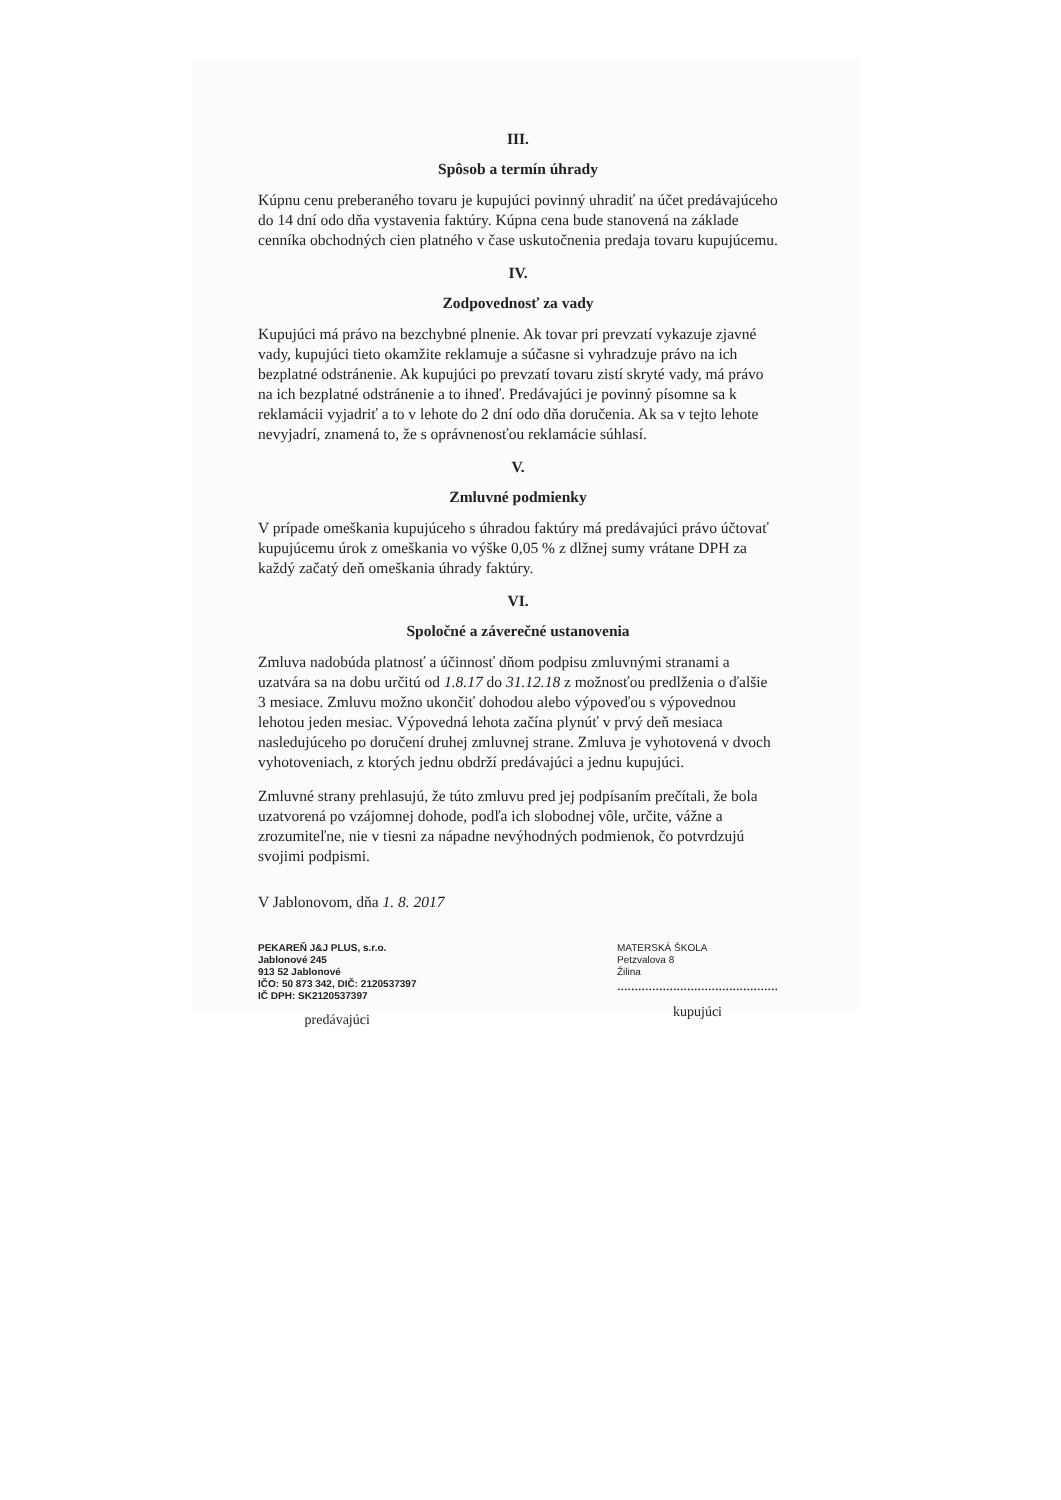III.
Spôsob a termín úhrady
Kúpnu cenu preberaného tovaru je kupujúci povinný uhradiť na účet predávajúceho do 14 dní odo dňa vystavenia faktúry. Kúpna cena bude stanovená na základe cenníka obchodných cien platného v čase uskutočnenia predaja tovaru kupujúcemu.
IV.
Zodpovednosť za vady
Kupujúci má právo na bezchybné plnenie. Ak tovar pri prevzatí vykazuje zjavné vady, kupujúci tieto okamžite reklamuje a súčasne si vyhradzuje právo na ich bezplatné odstránenie. Ak kupujúci po prevzatí tovaru zistí skryté vady, má právo na ich bezplatné odstránenie a to ihneď. Predávajúci je povinný písomne sa k reklamácii vyjadriť a to v lehote do 2 dní odo dňa doručenia. Ak sa v tejto lehote nevyjadrí, znamená to, že s oprávnenosťou reklamácie súhlasí.
V.
Zmluvné podmienky
V prípade omeškania kupujúceho s úhradou faktúry má predávajúci právo účtovať kupujúcemu úrok z omeškania vo výške 0,05 % z dlžnej sumy vrátane DPH za každý začatý deň omeškania úhrady faktúry.
VI.
Spoločné a záverečné ustanovenia
Zmluva nadobúda platnosť a účinnosť dňom podpisu zmluvnými stranami a uzatvára sa na dobu určitú od 1.8.17 do 31.12.18 z možnosťou predlženia o ďalšie 3 mesiace. Zmluvu možno ukončiť dohodou alebo výpoveďou s výpovednou lehotou jeden mesiac. Výpovedná lehota začína plynúť v prvý deň mesiaca nasledujúceho po doručení druhej zmluvnej strane. Zmluva je vyhotovená v dvoch vyhotoveniach, z ktorých jednu obdrží predávajúci a jednu kupujúci.
Zmluvné strany prehlasujú, že túto zmluvu pred jej podpísaním prečítali, že bola uzatvorená po vzájomnej dohode, podľa ich slobodnej vôle, určite, vážne a zrozumiteľne, nie v tiesni za nápadne nevýhodných podmienok, čo potvrdzujú svojimi podpismi.
V Jablonovom, dňa 1. 8. 2017
PEKAREŇ J&J PLUS, s.r.o.
Jablonové 245
913 52 Jablonové
IČO: 50 873 342, DIČ: 2120537397
IČ DPH: SK2120537397
predávajúci
MATERSKÁ ŠKOLA
Petzvalova 8
Žilina
..............................................
kupujúci